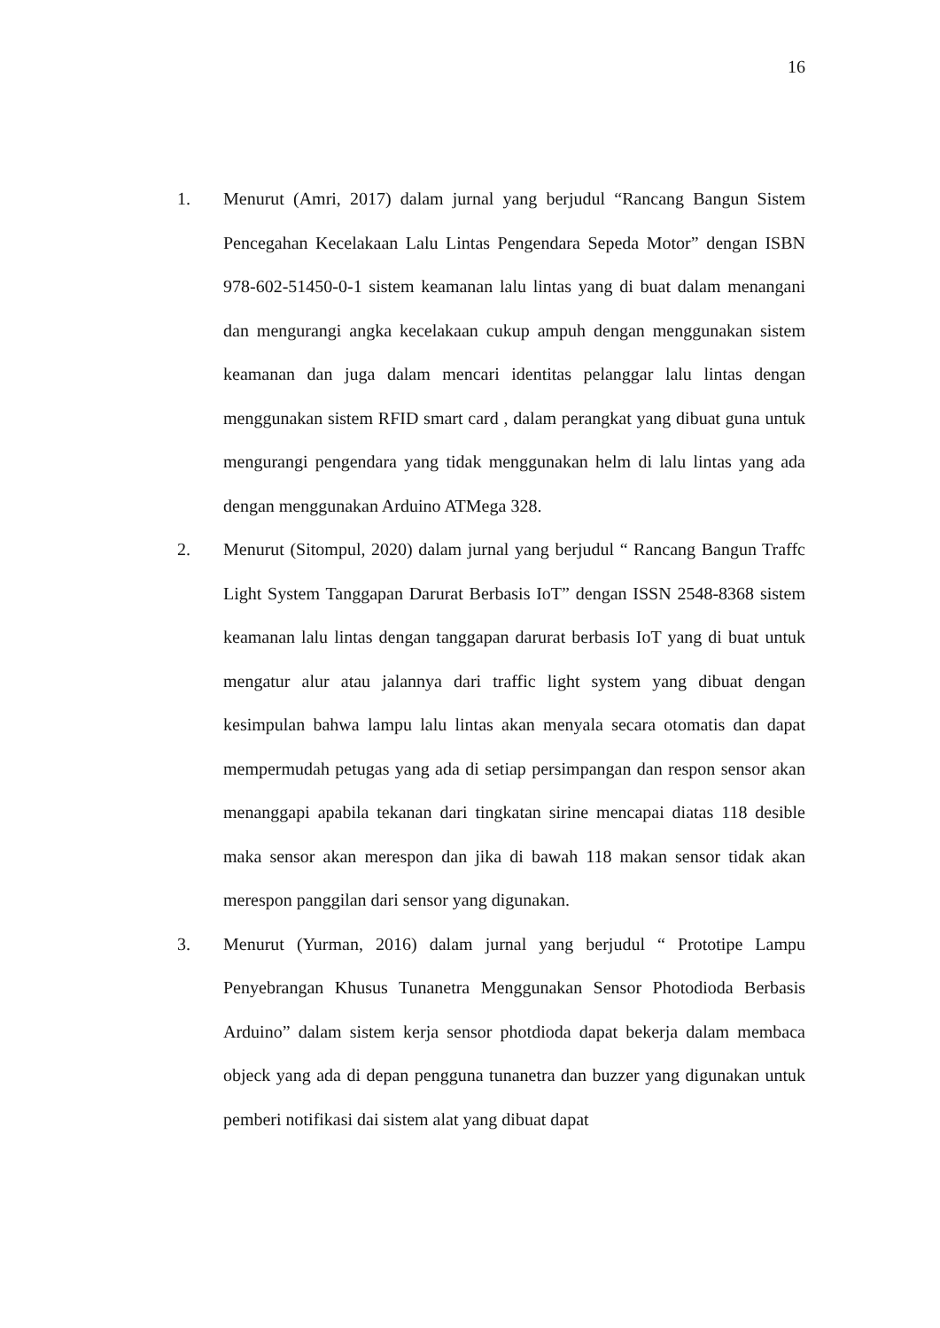16
1. Menurut (Amri, 2017) dalam jurnal yang berjudul “Rancang Bangun Sistem Pencegahan Kecelakaan Lalu Lintas Pengendara Sepeda Motor” dengan ISBN 978-602-51450-0-1 sistem keamanan lalu lintas yang di buat dalam menangani dan mengurangi angka kecelakaan cukup ampuh dengan menggunakan sistem keamanan dan juga dalam mencari identitas pelanggar lalu lintas dengan menggunakan sistem RFID smart card , dalam perangkat yang dibuat guna untuk mengurangi pengendara yang tidak menggunakan helm di lalu lintas yang ada dengan menggunakan Arduino ATMega 328.
2. Menurut (Sitompul, 2020) dalam jurnal yang berjudul “ Rancang Bangun Traffc Light System Tanggapan Darurat Berbasis IoT” dengan ISSN 2548-8368 sistem keamanan lalu lintas dengan tanggapan darurat berbasis IoT yang di buat untuk mengatur alur atau jalannya dari traffic light system yang dibuat dengan kesimpulan bahwa lampu lalu lintas akan menyala secara otomatis dan dapat mempermudah petugas yang ada di setiap persimpangan dan respon sensor akan menanggapi apabila tekanan dari tingkatan sirine mencapai diatas 118 desible maka sensor akan merespon dan jika di bawah 118 makan sensor tidak akan merespon panggilan dari sensor yang digunakan.
3. Menurut (Yurman, 2016) dalam jurnal yang berjudul “ Prototipe Lampu Penyebrangan Khusus Tunanetra Menggunakan Sensor Photodioda Berbasis Arduino” dalam sistem kerja sensor photdioda dapat bekerja dalam membaca objeck yang ada di depan pengguna tunanetra dan buzzer yang digunakan untuk pemberi notifikasi dai sistem alat yang dibuat dapat